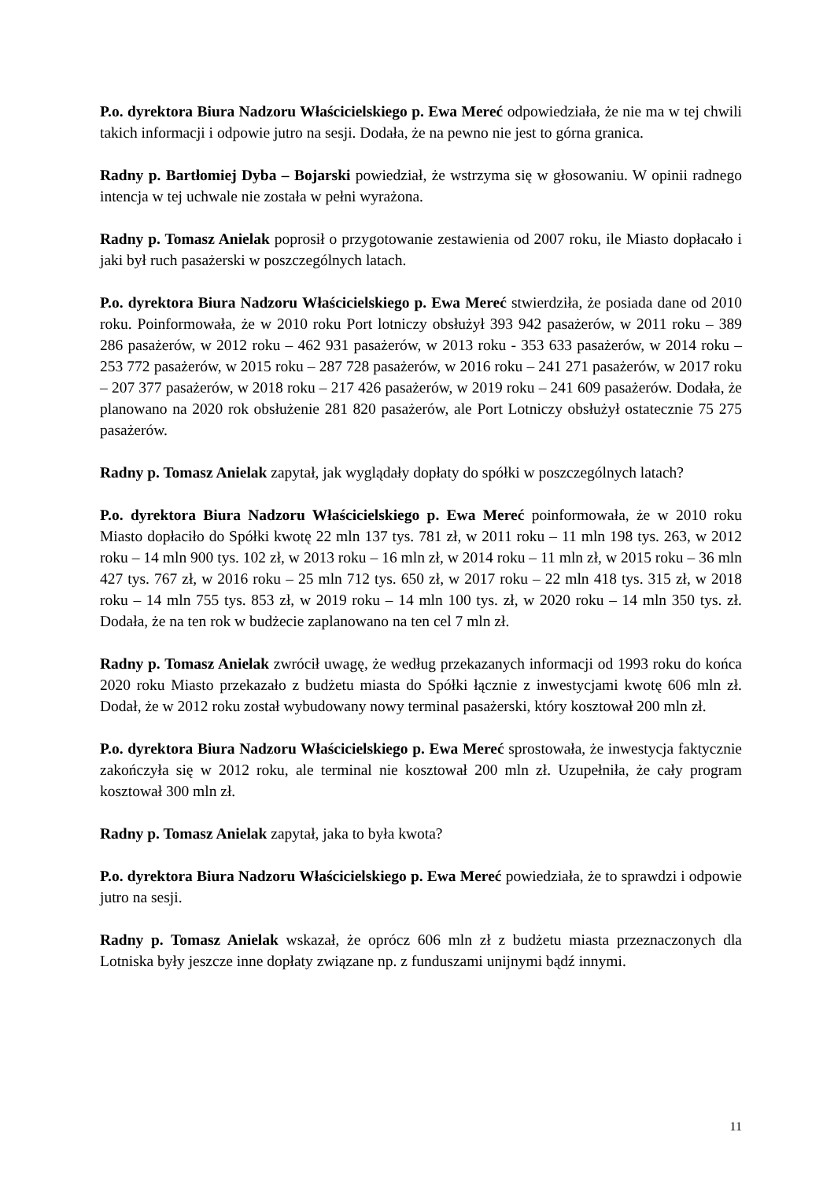P.o. dyrektora Biura Nadzoru Właścicielskiego p. Ewa Mereć odpowiedziała, że nie ma w tej chwili takich informacji i odpowie jutro na sesji. Dodała, że na pewno nie jest to górna granica.
Radny p. Bartłomiej Dyba – Bojarski powiedział, że wstrzyma się w głosowaniu. W opinii radnego intencja w tej uchwale nie została w pełni wyrażona.
Radny p. Tomasz Anielak poprosił o przygotowanie zestawienia od 2007 roku, ile Miasto dopłacało i jaki był ruch pasażerski w poszczególnych latach.
P.o. dyrektora Biura Nadzoru Właścicielskiego p. Ewa Mereć stwierdziła, że posiada dane od 2010 roku. Poinformowała, że w 2010 roku Port lotniczy obsłużył 393 942 pasażerów, w 2011 roku – 389 286 pasażerów, w 2012 roku – 462 931 pasażerów, w 2013 roku - 353 633 pasażerów, w 2014 roku – 253 772 pasażerów, w 2015 roku – 287 728 pasażerów, w 2016 roku – 241 271 pasażerów, w 2017 roku – 207 377 pasażerów, w 2018 roku – 217 426 pasażerów, w 2019 roku – 241 609 pasażerów. Dodała, że planowano na 2020 rok obsłużenie 281 820 pasażerów, ale Port Lotniczy obsłużył ostatecznie 75 275 pasażerów.
Radny p. Tomasz Anielak zapytał, jak wyglądały dopłaty do spółki w poszczególnych latach?
P.o. dyrektora Biura Nadzoru Właścicielskiego p. Ewa Mereć poinformowała, że w 2010 roku Miasto dopłaciło do Spółki kwotę 22 mln 137 tys. 781 zł, w 2011 roku – 11 mln 198 tys. 263, w 2012 roku – 14 mln 900 tys. 102 zł, w 2013 roku – 16 mln zł, w 2014 roku – 11 mln zł, w 2015 roku – 36 mln 427 tys. 767 zł, w 2016 roku – 25 mln 712 tys. 650 zł, w 2017 roku – 22 mln 418 tys. 315 zł, w 2018 roku – 14 mln 755 tys. 853 zł, w 2019 roku – 14 mln 100 tys. zł, w 2020 roku – 14 mln 350 tys. zł. Dodała, że na ten rok w budżecie zaplanowano na ten cel 7 mln zł.
Radny p. Tomasz Anielak zwrócił uwagę, że według przekazanych informacji od 1993 roku do końca 2020 roku Miasto przekazało z budżetu miasta do Spółki łącznie z inwestycjami kwotę 606 mln zł. Dodał, że w 2012 roku został wybudowany nowy terminal pasażerski, który kosztował 200 mln zł.
P.o. dyrektora Biura Nadzoru Właścicielskiego p. Ewa Mereć sprostowała, że inwestycja faktycznie zakończyła się w 2012 roku, ale terminal nie kosztował 200 mln zł. Uzupełniła, że cały program kosztował 300 mln zł.
Radny p. Tomasz Anielak zapytał, jaka to była kwota?
P.o. dyrektora Biura Nadzoru Właścicielskiego p. Ewa Mereć powiedziała, że to sprawdzi i odpowie jutro na sesji.
Radny p. Tomasz Anielak wskazał, że oprócz 606 mln zł z budżetu miasta przeznaczonych dla Lotniska były jeszcze inne dopłaty związane np. z funduszami unijnymi bądź innymi.
11